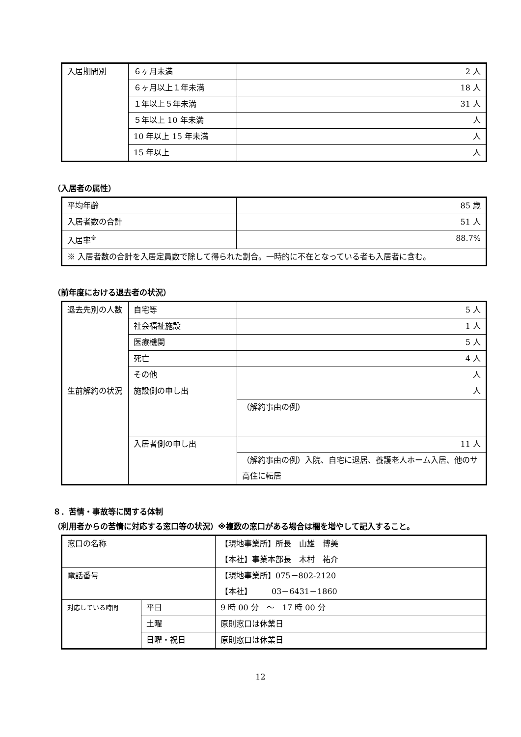| 入居期間別 | ６ヶ月未満 | 2 人 |
| | ６ヶ月以上１年未満 | 18 人 |
| | １年以上５年未満 | 31 人 |
| | ５年以上 10 年未満 | 人 |
| | 10 年以上 15 年未満 | 人 |
| | 15 年以上 | 人 |
（入居者の属性）
| 平均年齢 | 85 歳 |
| 入居者数の合計 | 51 人 |
| 入居率<sup>※</sup> | 88.7% |
| ※ 入居者数の合計を入居定員数で除して得られた割合。一時的に不在となっている者も入居者に含む。 | |
（前年度における退去者の状況）
| 退去先別の人数 | 自宅等 | 5 人 |
| | 社会福祉施設 | 1 人 |
| | 医療機関 | 5 人 |
| | 死亡 | 4 人 |
| | その他 | 人 |
| 生前解約の状況 | 施設側の申し出 | 人 |
| | | （解約事由の例） |
| | 入居者側の申し出 | 11 人 |
| | | （解約事由の例）入院、自宅に退居、養護老人ホーム入居、他のサ高住に転居 |
８．苦情・事故等に関する体制
（利用者からの苦情に対応する窓口等の状況）※複数の窓口がある場合は欄を増やして記入すること。
| 窓口の名称 | | 【現地事業所】所長 山雄 博美 【本社】事業本部長 木村 祐介 |
| 電話番号 | | 【現地事業所】075－802-2120 【本社】 03－6431－1860 |
| 対応している時間 | 平日 | 9 時 00 分 ～ 17 時 00 分 |
| | 土曜 | 原則窓口は休業日 |
| | 日曜・祝日 | 原則窓口は休業日 |
12